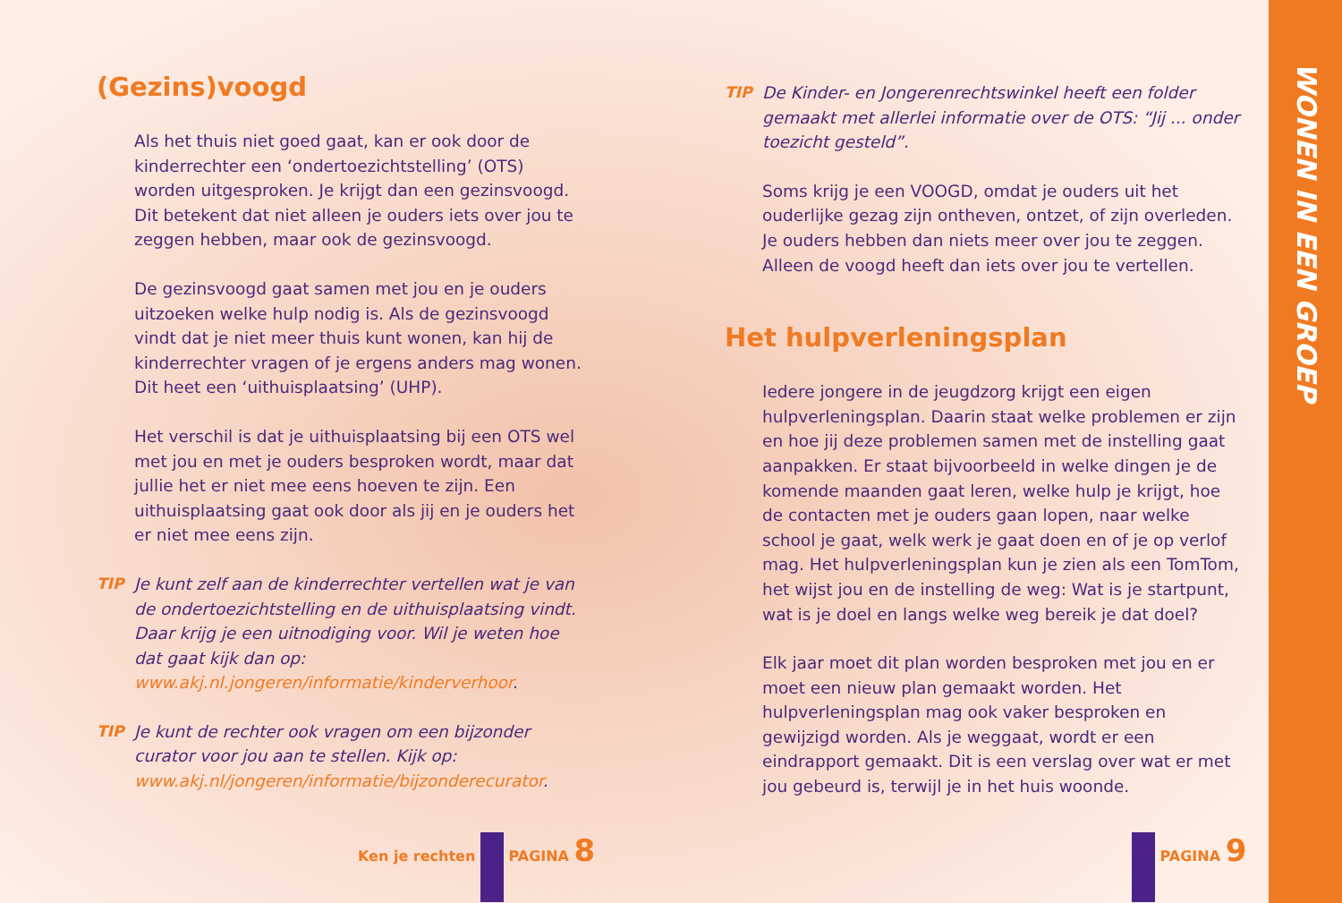WONEN IN EEN GROEP
(Gezins)voogd
Als het thuis niet goed gaat, kan er ook door de kinderrechter een ‘ondertoezichtstelling’ (OTS) worden uitgesproken. Je krijgt dan een gezinsvoogd. Dit betekent dat niet alleen je ouders iets over jou te zeggen hebben, maar ook de gezinsvoogd.
De gezinsvoogd gaat samen met jou en je ouders uitzoeken welke hulp nodig is. Als de gezinsvoogd vindt dat je niet meer thuis kunt wonen, kan hij de kinderrechter vragen of je ergens anders mag wonen. Dit heet een ‘uithuisplaatsing’ (UHP).
Het verschil is dat je uithuisplaatsing bij een OTS wel met jou en met je ouders besproken wordt, maar dat jullie het er niet mee eens hoeven te zijn. Een uithuisplaatsing gaat ook door als jij en je ouders het er niet mee eens zijn.
TIP Je kunt zelf aan de kinderrechter vertellen wat je van de ondertoezichtstelling en de uithuisplaatsing vindt. Daar krijg je een uitnodiging voor. Wil je weten hoe dat gaat kijk dan op: www.akj.nl.jongeren/informatie/kinderverhoor.
TIP Je kunt de rechter ook vragen om een bijzonder curator voor jou aan te stellen. Kijk op: www.akj.nl/jongeren/informatie/bijzonderecurator.
TIP De Kinder- en Jongerenrechtswinkel heeft een folder gemaakt met allerlei informatie over de OTS: “Jij ... onder toezicht gesteld”.
Soms krijg je een VOOGD, omdat je ouders uit het ouderlijke gezag zijn ontheven, ontzet, of zijn overleden. Je ouders hebben dan niets meer over jou te zeggen. Alleen de voogd heeft dan iets over jou te vertellen.
Het hulpverleningsplan
Iedere jongere in de jeugdzorg krijgt een eigen hulpverleningsplan. Daarin staat welke problemen er zijn en hoe jij deze problemen samen met de instelling gaat aanpakken. Er staat bijvoorbeeld in welke dingen je de komende maanden gaat leren, welke hulp je krijgt, hoe de contacten met je ouders gaan lopen, naar welke school je gaat, welk werk je gaat doen en of je op verlof mag. Het hulpverleningsplan kun je zien als een TomTom, het wijst jou en de instelling de weg: Wat is je startpunt, wat is je doel en langs welke weg bereik je dat doel?
Elk jaar moet dit plan worden besproken met jou en er moet een nieuw plan gemaakt worden. Het hulpverleningsplan mag ook vaker besproken en gewijzigd worden. Als je weggaat, wordt er een eindrapport gemaakt. Dit is een verslag over wat er met jou gebeurd is, terwijl je in het huis woonde.
Ken je rechten PAGINA 8 PAGINA 9